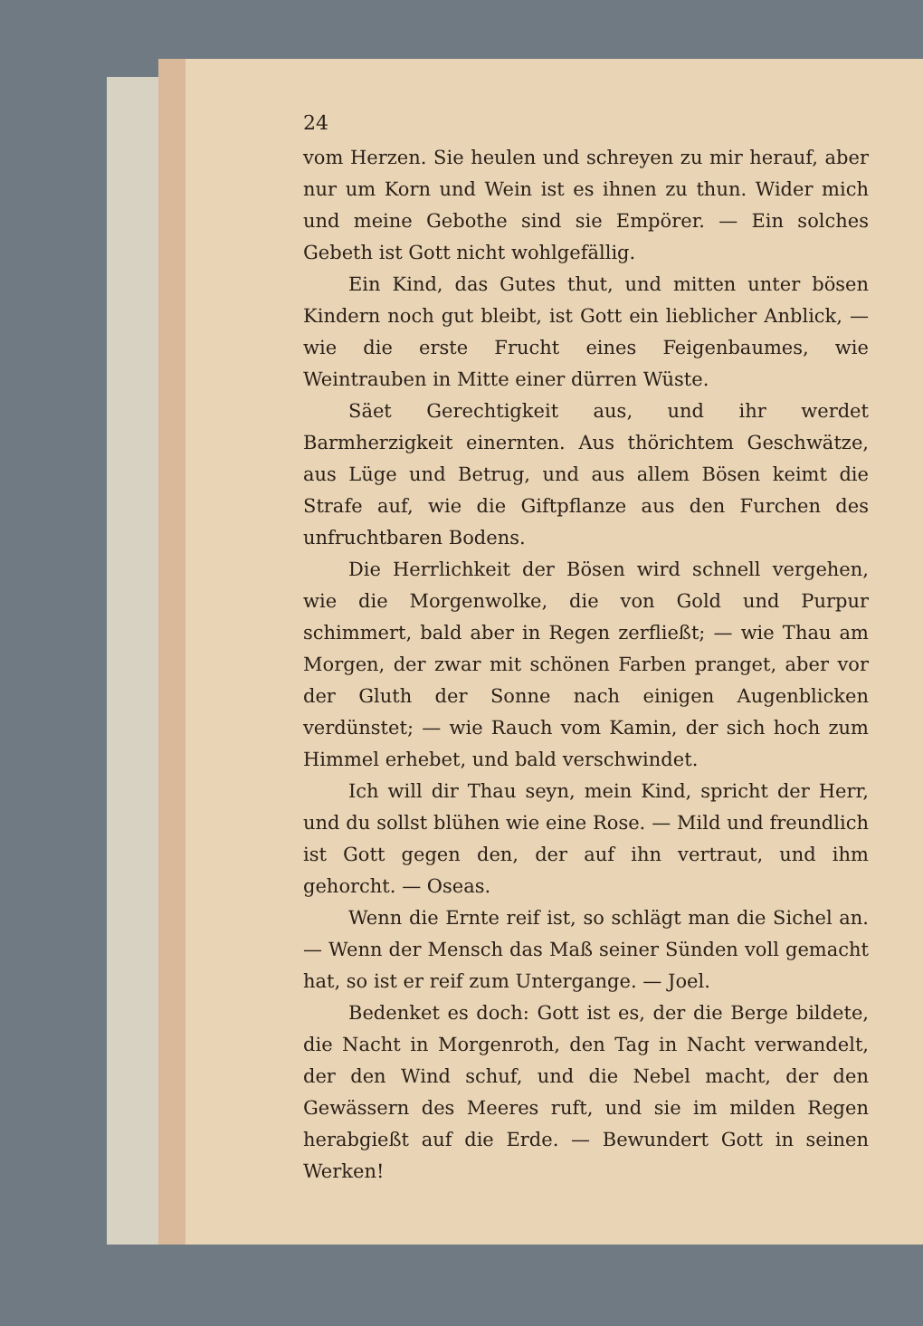24
vom Herzen. Sie heulen und schreyen zu mir herauf, aber nur um Korn und Wein ist es ihnen zu thun. Wider mich und meine Gebothe sind sie Empörer. — Ein solches Gebeth ist Gott nicht wohlgefällig.
Ein Kind, das Gutes thut, und mitten unter bösen Kindern noch gut bleibt, ist Gott ein lieblicher Anblick, — wie die erste Frucht eines Feigenbaumes, wie Weintrauben in Mitte einer dürren Wüste.
Säet Gerechtigkeit aus, und ihr werdet Barmherzigkeit einernten. Aus thörichtem Geschwätze, aus Lüge und Betrug, und aus allem Bösen keimt die Strafe auf, wie die Giftpflanze aus den Furchen des unfruchtbaren Bodens.
Die Herrlichkeit der Bösen wird schnell vergehen, wie die Morgenwolke, die von Gold und Purpur schimmert, bald aber in Regen zerfließt; — wie Thau am Morgen, der zwar mit schönen Farben pranget, aber vor der Gluth der Sonne nach einigen Augenblicken verdünstet; — wie Rauch vom Kamin, der sich hoch zum Himmel erhebet, und bald verschwindet.
Ich will dir Thau seyn, mein Kind, spricht der Herr, und du sollst blühen wie eine Rose. — Mild und freundlich ist Gott gegen den, der auf ihn vertraut, und ihm gehorcht. — Oseas.
Wenn die Ernte reif ist, so schlägt man die Sichel an. — Wenn der Mensch das Maß seiner Sünden voll gemacht hat, so ist er reif zum Untergange. — Joel.
Bedenket es doch: Gott ist es, der die Berge bildete, die Nacht in Morgenroth, den Tag in Nacht verwandelt, der den Wind schuf, und die Nebel macht, der den Gewässern des Meeres ruft, und sie im milden Regen herabgießt auf die Erde. — Bewundert Gott in seinen Werken!